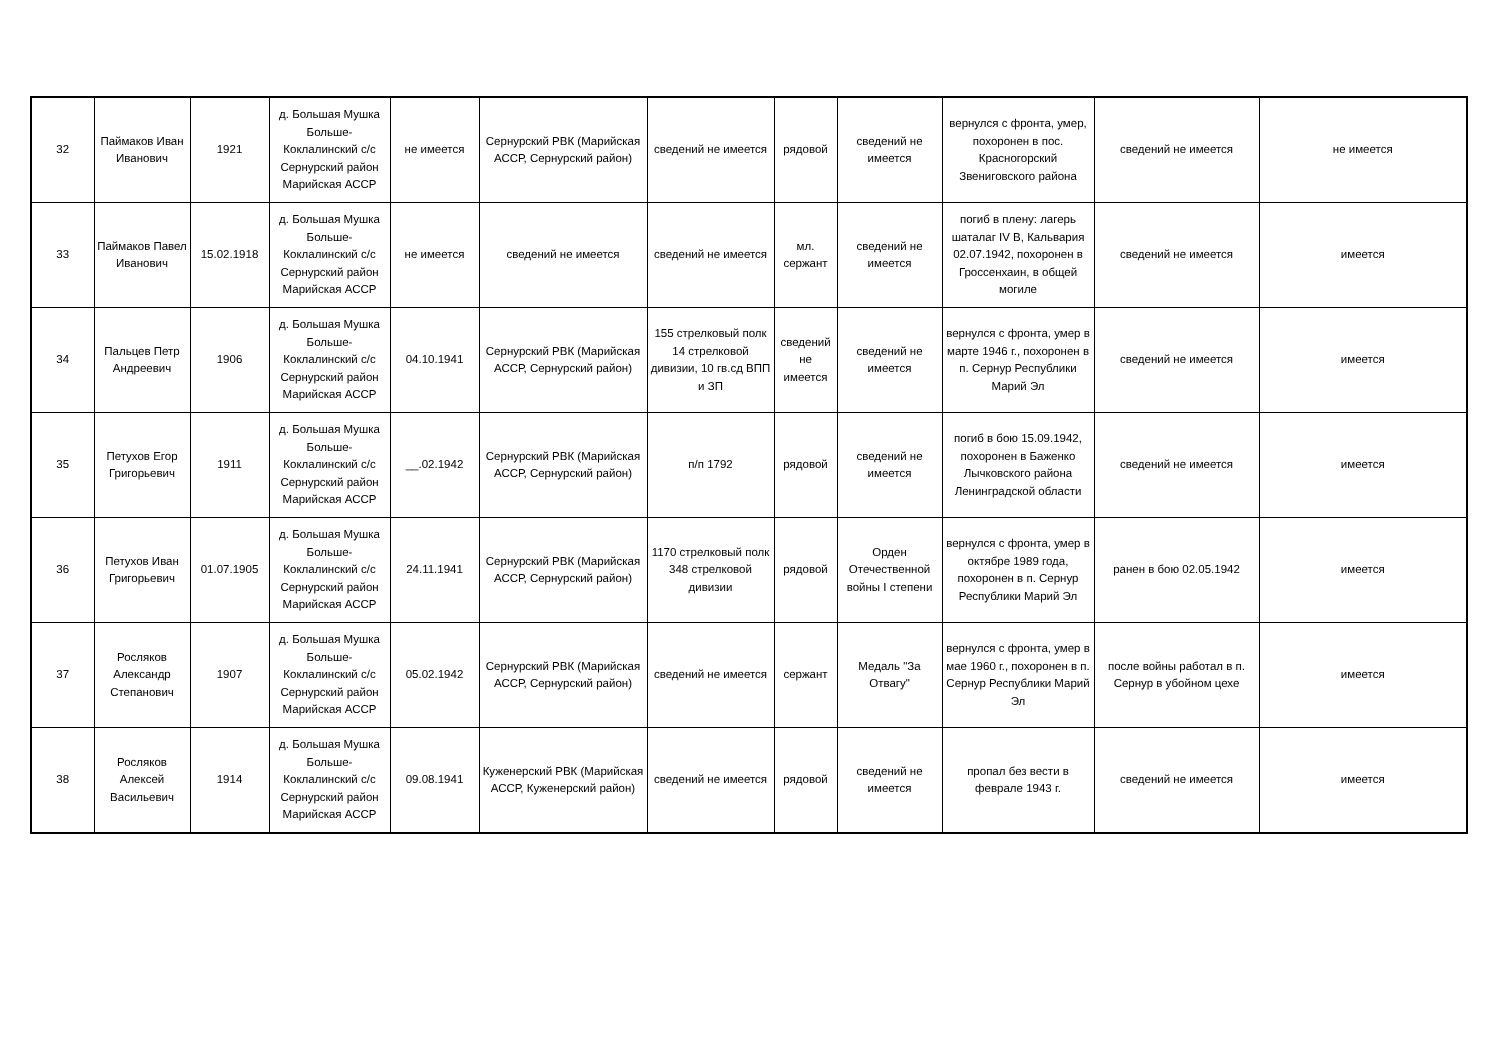| 32 | Паймаков Иван Иванович | 1921 | д. Большая Мушка Больше-Коклалинский с/с Сернурский район Марийская АССР | не имеется | Сернурский РВК (Марийская АССР, Сернурский район) | сведений не имеется | рядовой | сведений не имеется | вернулся с фронта, умер, похоронен в пос. Красногорский Звениговского района | сведений не имеется | не имеется |
| 33 | Паймаков Павел Иванович | 15.02.1918 | д. Большая Мушка Больше-Коклалинский с/с Сернурский район Марийская АССР | не имеется | сведений не имеется | сведений не имеется | мл. сержант | сведений не имеется | погиб в плену: лагерь шаталаг IV B, Кальвария 02.07.1942, похоронен в Гроссенхаин, в общей могиле | сведений не имеется | имеется |
| 34 | Пальцев Петр Андреевич | 1906 | д. Большая Мушка Больше-Коклалинский с/с Сернурский район Марийская АССР | 04.10.1941 | Сернурский РВК (Марийская АССР, Сернурский район) | 155 стрелковый полк 14 стрелковой дивизии, 10 гв.сд ВПП и ЗП | сведений не имеется | сведений не имеется | вернулся с фронта, умер в марте 1946 г., похоронен в п. Сернур Республики Марий Эл | сведений не имеется | имеется |
| 35 | Петухов Егор Григорьевич | 1911 | д. Большая Мушка Больше-Коклалинский с/с Сернурский район Марийская АССР | __.02.1942 | Сернурский РВК (Марийская АССР, Сернурский район) | п/п 1792 | рядовой | сведений не имеется | погиб в бою 15.09.1942, похоронен в Баженко Лычковского района Ленинградской области | сведений не имеется | имеется |
| 36 | Петухов Иван Григорьевич | 01.07.1905 | д. Большая Мушка Больше-Коклалинский с/с Сернурский район Марийская АССР | 24.11.1941 | Сернурский РВК (Марийская АССР, Сернурский район) | 1170 стрелковый полк 348 стрелковой дивизии | рядовой | Орден Отечественной войны I степени | вернулся с фронта, умер в октябре 1989 года, похоронен в п. Сернур Республики Марий Эл | ранен в бою 02.05.1942 | имеется |
| 37 | Росляков Александр Степанович | 1907 | д. Большая Мушка Больше-Коклалинский с/с Сернурский район Марийская АССР | 05.02.1942 | Сернурский РВК (Марийская АССР, Сернурский район) | сведений не имеется | сержант | Медаль "За Отвагу" | вернулся с фронта, умер в мае 1960 г., похоронен в п. Сернур Республики Марий Эл | после войны работал в п. Сернур в убойном цехе | имеется |
| 38 | Росляков Алексей Васильевич | 1914 | д. Большая Мушка Больше-Коклалинский с/с Сернурский район Марийская АССР | 09.08.1941 | Куженерский РВК (Марийская АССР, Куженерский район) | сведений не имеется | рядовой | сведений не имеется | пропал без вести в феврале 1943 г. | сведений не имеется | имеется |